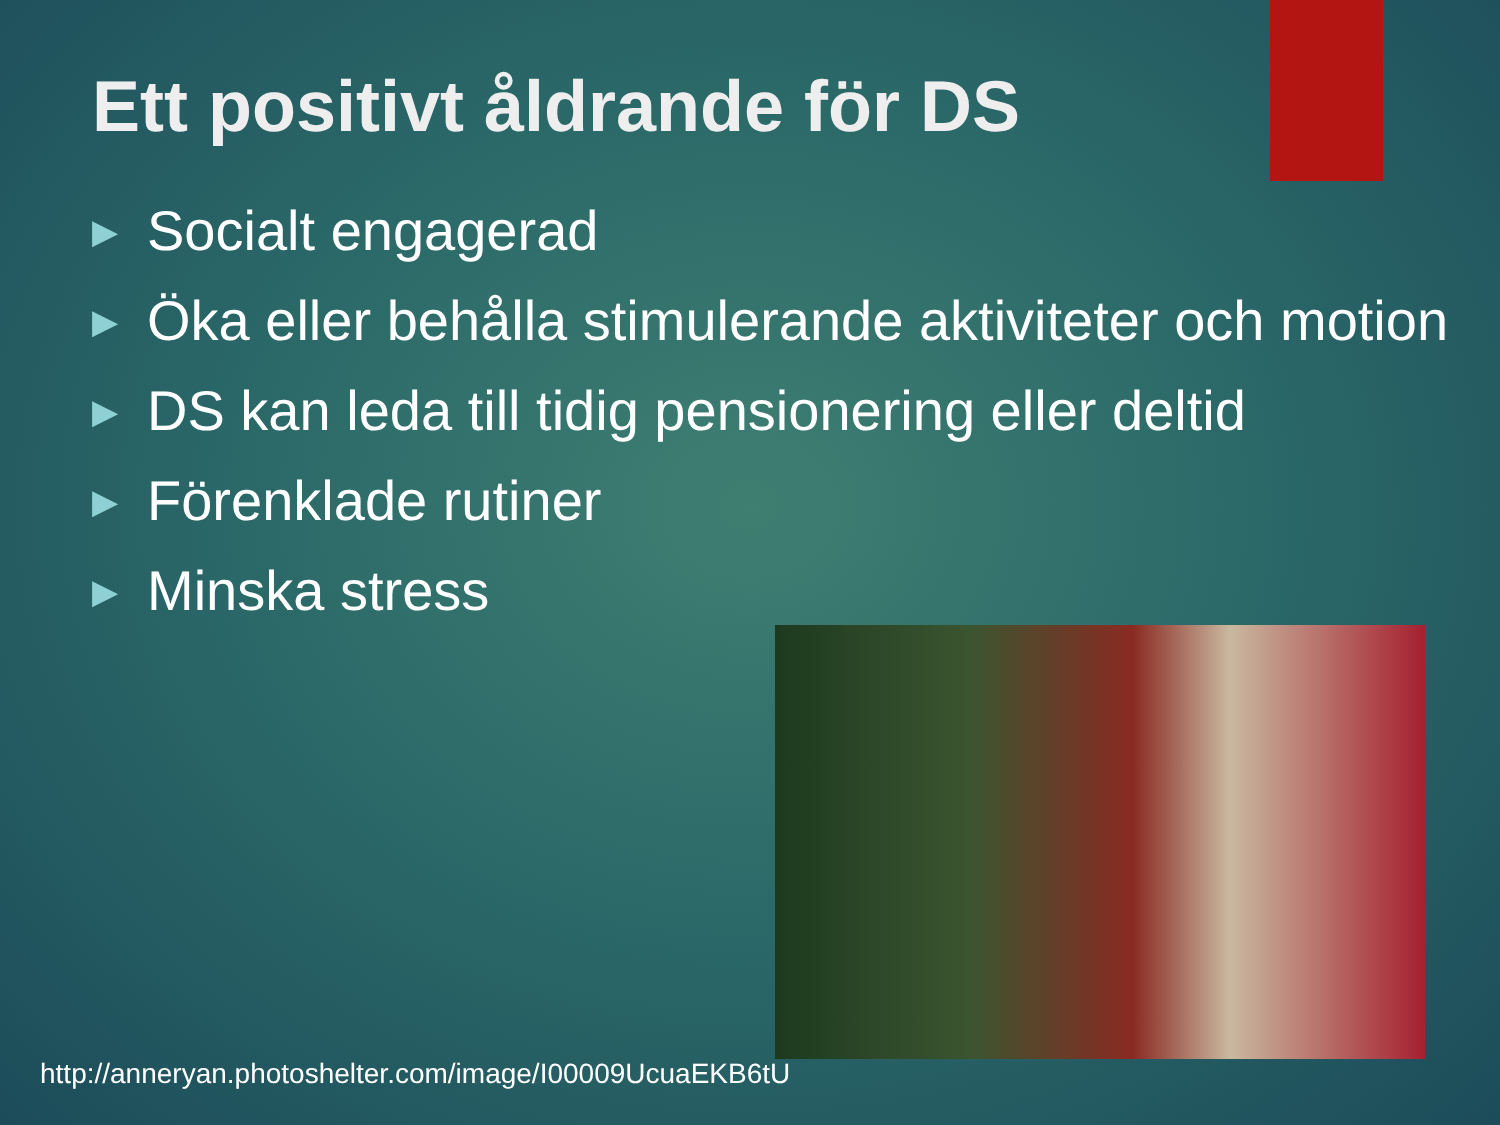Ett positivt åldrande för DS
▶ Socialt engagerad
▶ Öka eller behålla stimulerande aktiviteter och motion
▶ DS kan leda till tidig pensionering eller deltid
▶ Förenklade rutiner
▶ Minska stress
http://anneryan.photoshelter.com/image/I00009UcuaEKB6tU